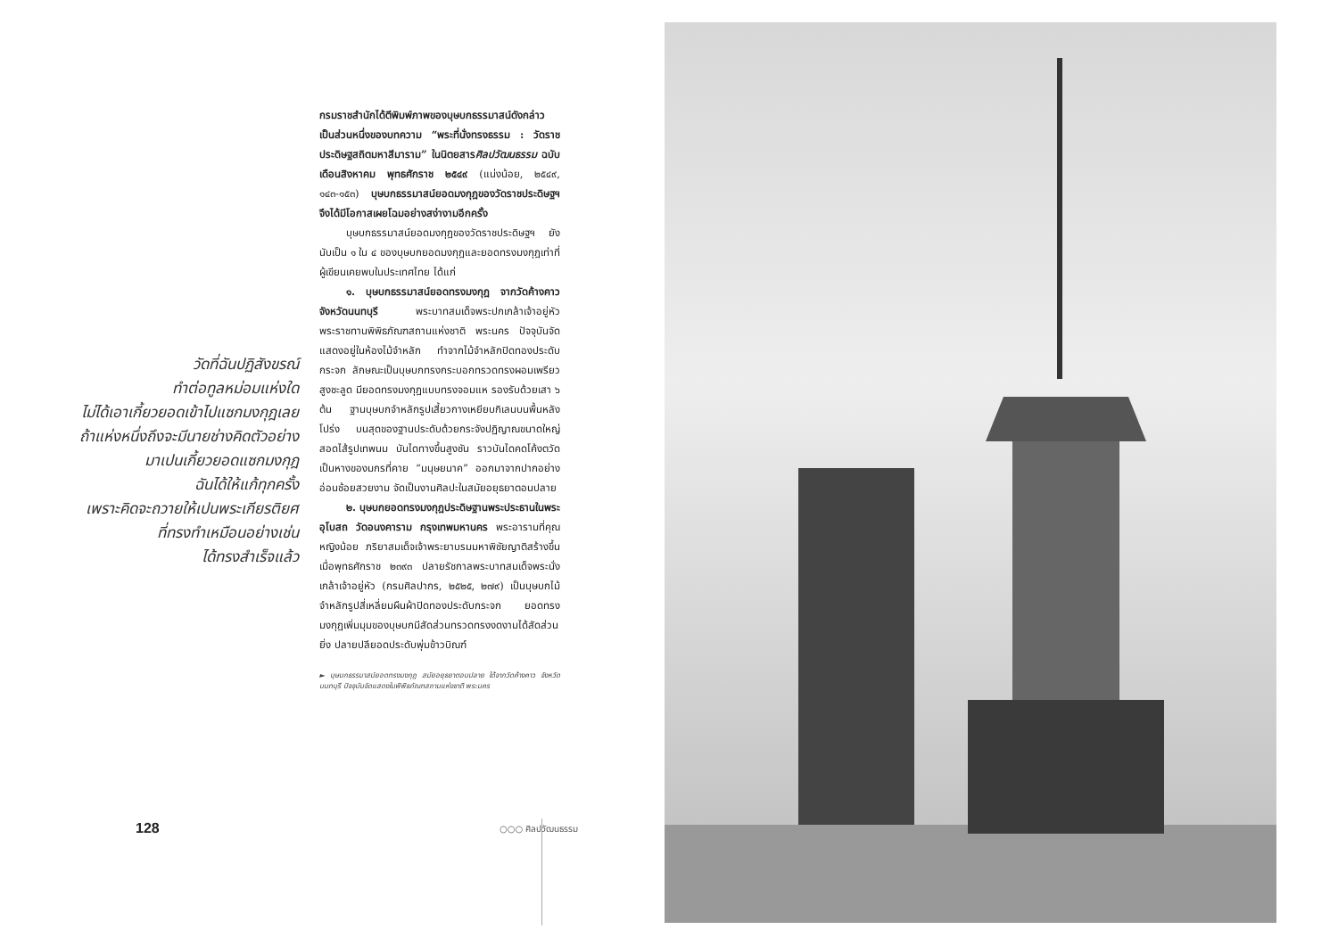วัดที่ฉันปฏิสังขรณ์
ทำต่อทูลหม่อมแห่งใด
ไม่ได้เอาเกี้ยวยอดเข้าไปแซกมงกุฎเลย
ถ้าแห่งหนึ่งถึงจะมีนายช่างคิดตัวอย่าง
มาเปนเกี้ยวยอดแซกมงกุฎ
ฉันได้ให้แก้ทุกครั้ง
เพราะคิดจะถวายให้เปนพระเกียรติยศ
ที่ทรงทำเหมือนอย่างเช่น
ได้ทรงสำเร็จแล้ว
กรมราชสำนักได้ตีพิมพ์ภาพของบุษบกธรรมาสน์ดังกล่าว เป็นส่วนหนึ่งของบทความ “พระที่นั่งทรงธรรม : วัดราชประดิษฐสถิตมหาสีมาราม” ในนิตยสารศิลปวัฒนธรรม ฉบับเดือนสิงหาคม พุทธศักราช ๒๕๔๙ (แน่งน้อย, ๒๕๔๙, ๑๔๓-๑๕๓) บุษบกธรรมาสน์ยอดมงกุฎของวัดราชประดิษฐฯ จึงได้มีโอกาสเผยโฉมอย่างสง่างามอีกครั้ง
บุษบกธรรมาสน์ยอดมงกุฎของวัดราชประดิษฐฯ ยังนับเป็น ๑ ใน ๔ ของบุษบกยอดมงกุฎและยอดทรงมงกุฎเท่าที่ผู้เขียนเคยพบในประเทศไทย ได้แก่
๑. บุษบกธรรมาสน์ยอดทรงมงกุฎ จากวัดค้างคาว จังหวัดนนทบุรี พระบาทสมเด็จพระปกเกล้าเจ้าอยู่หัวพระราชทานพิพิธภัณฑสถานแห่งชาติ พระนคร ปัจจุบันจัดแสดงอยู่ในห้องไม้จำหลัก ทำจากไม้จำหลักปิดทองประดับกระจก ลักษณะเป็นบุษบกทรงกระบอกทรวดทรงผอมเพรียวสูงชะลูด มียอดทรงมงกุฎแบบทรงจอมแห รองรับด้วยเสา ๖ ต้น ฐานบุษบกจำหลักรูปเสี้ยวกางเหยียบกิเลนบนพื้นหลังโปร่ง บนสุดของฐานประดับด้วยกระจังปฏิญาณขนาดใหญ่สอดไส้รูปเทพนม บันไดทางขึ้นสูงชัน ราวบันไดคดโค้งตวัดเป็นหางของมกรที่คาย “มนุษยนาค” ออกมาจากปากอย่างอ่อนช้อยสวยงาม จัดเป็นงานศิลปะในสมัยอยุธยาตอนปลาย
๒. บุษบกยอดทรงมงกุฎประดิษฐานพระประธานในพระอุโบสถ วัดอนงคาราม กรุงเทพมหานคร พระอารามที่คุณหญิงน้อย ภริยาสมเด็จเจ้าพระยาบรมมหาพิชัยญาติสร้างขึ้นเมื่อพุทธศักราช ๒๓๙๓ ปลายรัชกาลพระบาทสมเด็จพระนั่งเกล้าเจ้าอยู่หัว (กรมศิลปากร, ๒๕๒๕, ๒๗๙) เป็นบุษบกไม้จำหลักรูปสี่เหลี่ยมผืนผ้าปิดทองประดับกระจก ยอดทรงมงกุฎเพิ่มมุมของบุษบกมีสัดส่วนทรวดทรงงดงามได้สัดส่วนยิ่ง ปลายปลียอดประดับพุ่มข้าวบิณฑ์
► บุษบกธรรมาสน์ยอดทรงมงกุฎ สมัยอยุธยาตอนปลาย ได้จากวัดค้างคาว จังหวัดนนทบุรี ปัจจุบันจัดแสดงในพิพิธภัณฑสถานแห่งชาติ พระนคร
128 ○○○ ศิลปวัฒนธรรม